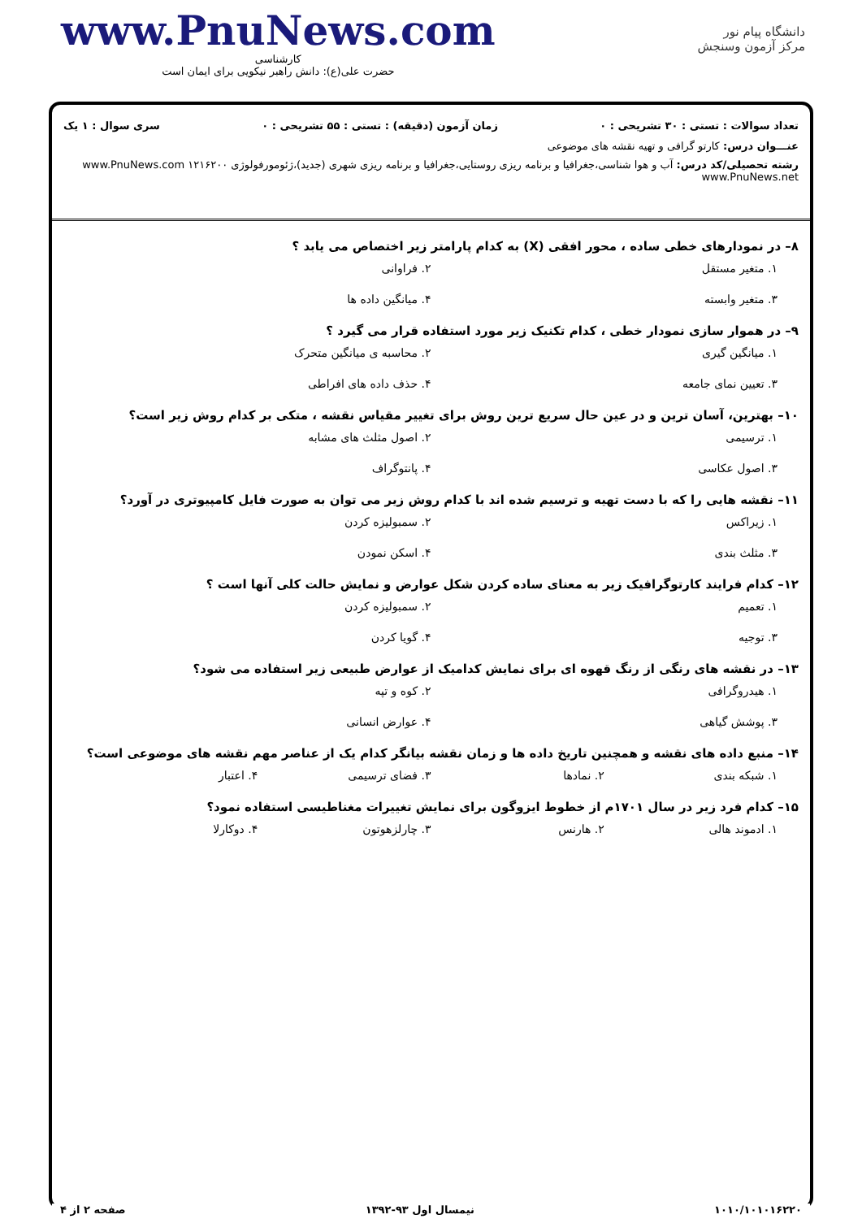www.PnuNews.com
کارشناسی
حضرت علی(ع): دانش راهبر نیکویی برای ایمان است
دانشگاه پیام نور
مرکز آزمون وسنجش
تعداد سوالات : تستی : ۳۰ تشریحی : ۰ زمان آزمون (دقیقه) : تستی : ۵۵ تشریحی : ۰ سری سوال : ۱ یک
عنـــوان درس: کارتو گرافی و تهیه نقشه های موضوعی
رشته تحصیلی/کد درس: آب و هوا شناسی،جغرافیا و برنامه ریزی روستایی،جغرافیا و برنامه ریزی شهری (جدید)،ژئومورفولوژی ۱۲۱۶۲۰۰ www.PnuNews.com www.PnuNews.net
۸– در نمودارهای خطی ساده ، محور افقی (X) به کدام پارامتر زیر اختصاص می یابد ؟
۱. متغیر مستقل ۲. فراوانی ۳. متغیر وابسته ۴. میانگین داده ها
۹– در هموار سازی نمودار خطی ، کدام تکنیک زیر مورد استفاده قرار می گیرد ؟
۱. میانگین گیری ۲. محاسبه ی میانگین متحرک ۳. تعیین نمای جامعه ۴. حذف داده های افراطی
۱۰– بهترین، آسان ترین و در عین حال سریع ترین روش برای تغییر مقیاس نقشه ، متکی بر کدام روش زیر است؟
۱. ترسیمی ۲. اصول مثلث های مشابه ۳. اصول عکاسی ۴. پانتوگراف
۱۱– نقشه هایی را که با دست تهیه و ترسیم شده اند با کدام روش زیر می توان به صورت فایل کامپیوتری در آورد؟
۱. زیراکس ۲. سمبولیزه کردن ۳. مثلث بندی ۴. اسکن نمودن
۱۲– کدام فرایند کارتوگرافیک زیر به معنای ساده کردن شکل عوارض و نمایش حالت کلی آنها است ؟
۱. تعمیم ۲. سمبولیزه کردن ۳. توجیه ۴. گویا کردن
۱۳– در نقشه های رنگی از رنگ قهوه ای برای نمایش کدامیک از عوارض طبیعی زیر استفاده می شود؟
۱. هیدروگرافی ۲. کوه و تپه ۳. پوشش گیاهی ۴. عوارض انسانی
۱۴– منبع داده های نقشه و همچنین تاریخ داده ها و زمان نقشه بیانگر کدام یک از عناصر مهم نقشه های موضوعی است؟
۱. شبکه بندی ۲. نمادها ۳. فضای ترسیمی ۴. اعتبار
۱۵– کدام فرد زیر در سال ۱۷۰۱م از خطوط ایزوگون برای نمایش تغییرات مغناطیسی استفاده نمود؟
۱. ادموند هالی ۲. هارنس ۳. چارلزهوتون ۴. دوکارلا
۱۰۱۰/۱۰۱۰۱۶۲۲۰ نیمسال اول ۹۳-۱۳۹۲ صفحه ۲ از ۴